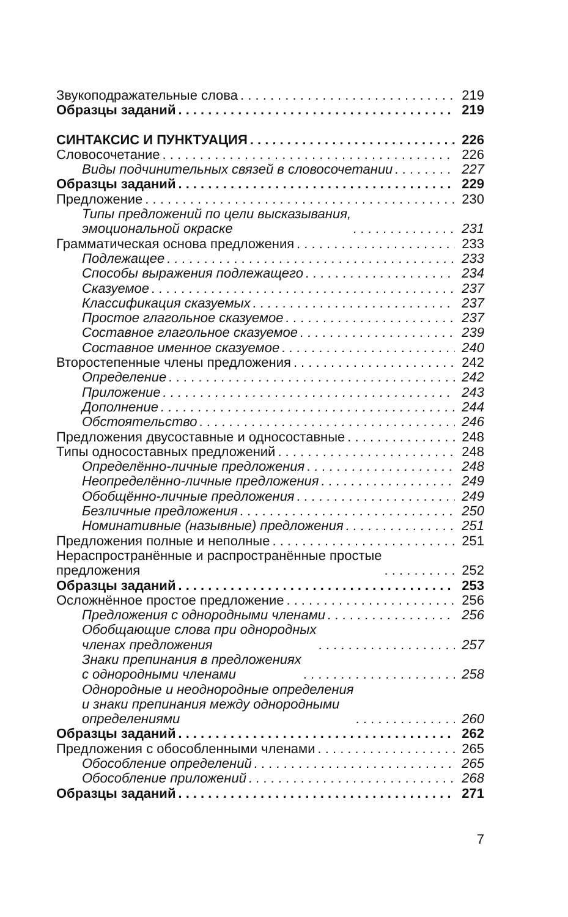Звукоподражательные слова 219
Образцы заданий 219
СИНТАКСИС И ПУНКТУАЦИЯ 226
Словосочетание 226
Виды подчинительных связей в словосочетании 227
Образцы заданий 229
Предложение 230
Типы предложений по цели высказывания,
эмоциональной окраске 231
Грамматическая основа предложения 233
Подлежащее 233
Способы выражения подлежащего 234
Сказуемое 237
Классификация сказуемых 237
Простое глагольное сказуемое 237
Составное глагольное сказуемое 239
Составное именное сказуемое 240
Второстепенные члены предложения 242
Определение 242
Приложение 243
Дополнение 244
Обстоятельство 246
Предложения двусоставные и односоставные 248
Типы односоставных предложений 248
Определённо-личные предложения 248
Неопределённо-личные предложения 249
Обобщённо-личные предложения 249
Безличные предложения 250
Номинативные (назывные) предложения 251
Предложения полные и неполные 251
Нераспространённые и распространённые простые
предложения 252
Образцы заданий 253
Осложнённое простое предложение 256
Предложения с однородными членами 256
Обобщающие слова при однородных
членах предложения 257
Знаки препинания в предложениях
с однородными членами 258
Однородные и неоднородные определения
и знаки препинания между однородными
определениями 260
Образцы заданий 262
Предложения с обособленными членами 265
Обособление определений 265
Обособление приложений 268
Образцы заданий 271
7